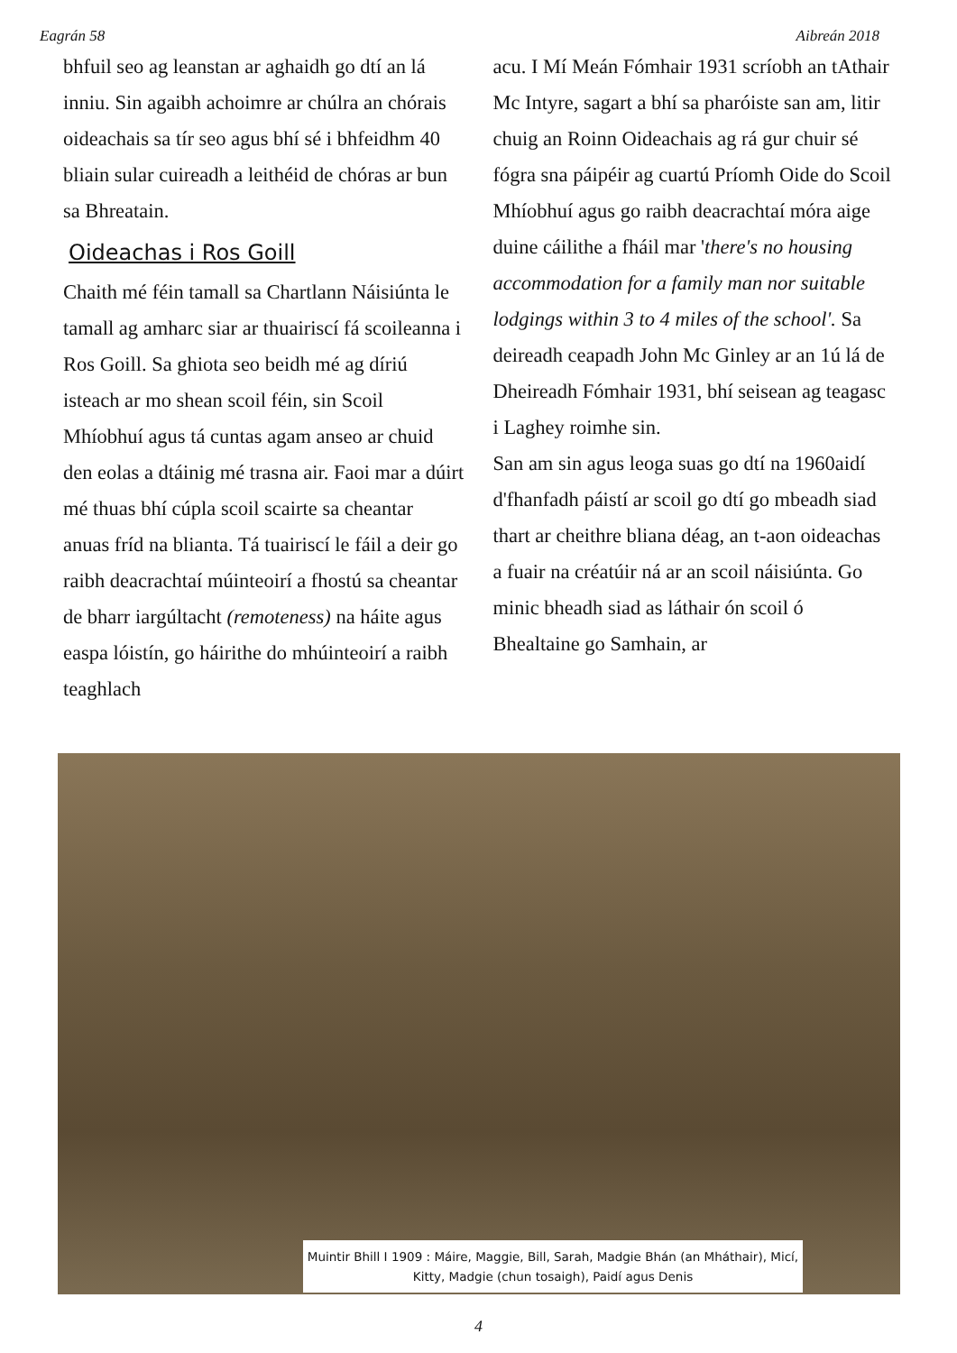Eagrán 58 Aibreán 2018
bhfuil seo ag leanstan ar aghaidh go dtí an lá inniu. Sin agaibh achoimre ar chúlra an chórais oideachais sa tír seo agus bhí sé i bhfeidhm 40 bliain sular cuireadh a leithéid de chóras ar bun sa Bhreatain.
Oideachas i Ros Goill
Chaith mé féin tamall sa Chartlann Náisiúnta le tamall ag amharc siar ar thuairiscí fá scoileanna i Ros Goill. Sa ghiota seo beidh mé ag díriú isteach ar mo shean scoil féin, sin Scoil Mhíobhuí agus tá cuntas agam anseo ar chuid den eolas a dtáinig mé trasna air. Faoi mar a dúirt mé thuas bhí cúpla scoil scairte sa cheantar anuas fríd na blianta. Tá tuairiscí le fáil a deir go raibh deacrachtaí múinteoirí a fhostú sa cheantar de bharr iargúltacht (remoteness) na háite agus easpa lóistín, go háirithe do mhúinteoirí a raibh teaghlach
acu. I Mí Meán Fómhair 1931 scríobh an tAthair Mc Intyre, sagart a bhí sa pharóiste san am, litir chuig an Roinn Oideachais ag rá gur chuir sé fógra sna páipéir ag cuartú Príomh Oide do Scoil Mhíobhuí agus go raibh deacrachtaí móra aige duine cáilithe a fháil mar 'there's no housing accommodation for a family man nor suitable lodgings within 3 to 4 miles of the school'. Sa deireadh ceapadh John Mc Ginley ar an 1ú lá de Dheireadh Fómhair 1931, bhí seisean ag teagasc i Laghey roimhe sin.
San am sin agus leoga suas go dtí na 1960aidí d'fhanfadh páistí ar scoil go dtí go mbeadh siad thart ar cheithre bliana déag, an t-aon oideachas a fuair na créatúir ná ar an scoil náisiúnta. Go minic bheadh siad as láthair ón scoil ó Bhealtaine go Samhain, ar
Muintir Bhill I 1909 : Máire, Maggie, Bill, Sarah, Madgie Bhán (an Mháthair), Micí, Kitty, Madgie (chun tosaigh), Paidí agus Denis
4